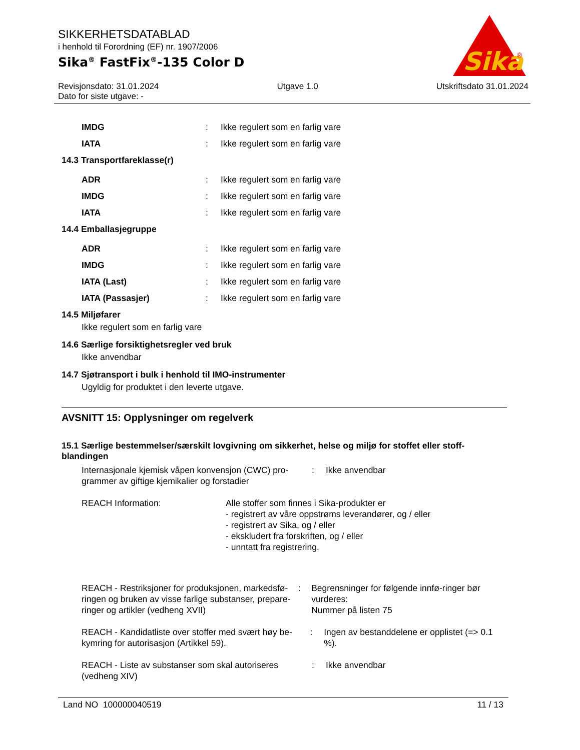SIKKERHETSDATABLAD
i henhold til Forordning (EF) nr. 1907/2006
Sika<sup>®</sup> FastFix<sup>®</sup>-135 Color D
Sika
®
Revisjonsdato: 31.01.2024
Dato for siste utgave: -
Utgave 1.0 Utskriftsdato 31.01.2024
IMDG :
Ikke regulert som en farlig vare
IATA :
Ikke regulert som en farlig vare
14.3 Transportfareklasse(r)
ADR :
Ikke regulert som en farlig vare
IMDG :
Ikke regulert som en farlig vare
IATA :
Ikke regulert som en farlig vare
14.4 Emballasjegruppe
ADR :
Ikke regulert som en farlig vare
IMDG :
Ikke regulert som en farlig vare
IATA (Last) :
Ikke regulert som en farlig vare
IATA (Passasjer) :
Ikke regulert som en farlig vare
14.5 Miljøfarer
Ikke regulert som en farlig vare
14.6 Særlige forsiktighetsregler ved bruk
Ikke anvendbar
14.7 Sjøtransport i bulk i henhold til IMO-instrumenter
Ugyldig for produktet i den leverte utgave.
AVSNITT 15: Opplysninger om regelverk
15.1 Særlige bestemmelser/særskilt lovgivning om sikkerhet, helse og miljø for stoffet eller stoff-blandingen
Internasjonale kjemisk våpen konvensjon (CWC) pro-grammer av giftige kjemikalier og forstadier
: Ikke anvendbar
REACH Information: Alle stoffer som finnes i Sika-produkter er
- registrert av våre oppstrøms leverandører, og / eller
- registrert av Sika, og / eller
- ekskludert fra forskriften, og / eller
- unntatt fra registrering.
REACH - Restriksjoner for produksjonen, markedsfø-ringen og bruken av visse farlige substanser, prepare-ringer og artikler (vedheng XVII)
: Begrensninger for følgende innfø-ringer bør vurderes:
Nummer på listen 75
REACH - Kandidatliste over stoffer med svært høy be-kymring for autorisasjon (Artikkel 59).
: Ingen av bestanddelene er opplistet (=> 0.1 %).
REACH - Liste av substanser som skal autoriseres (vedheng XIV)
: Ikke anvendbar
Land NO 100000040519 11 / 13